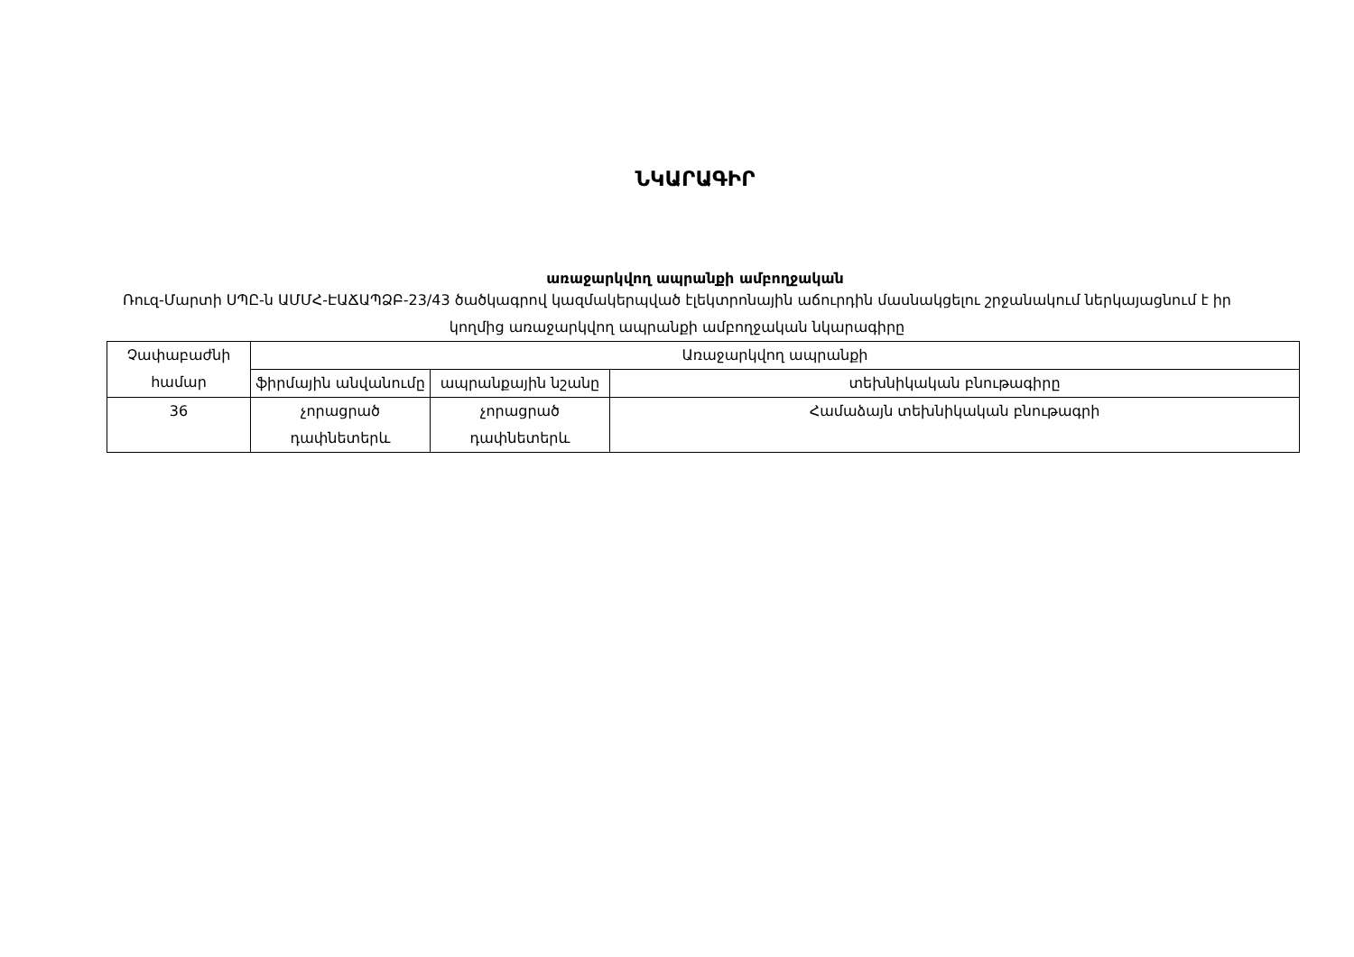ՆԿԱՐԱԳԻՐ
առաջարկվող ապրանքի ամբողջական
Ռուզ-Մարտի ՍՊԸ-ն ԱՄՄՀ-ԷԱՃԱՊՁԲ-23/43 ծածկագրով կազմակերպված էլեկտրոնային աճուրդին մասնակցելու շրջանակում ներկայացնում է իր կողմից առաջարկվող ապրանքի ամբողջական նկարագիրը
| Չափաբաժնի համար | Առաջարկվող ապրանքի | | |
| --- | --- | --- | --- |
| | ֆիրմային անվանումը | ապրանքային նշանը | տեխնիկական բնութագիրը |
| 36 | չորացրած դափնետերև | չորացրած դափնետերև | Համաձայն տեխնիկական բնութագրի |